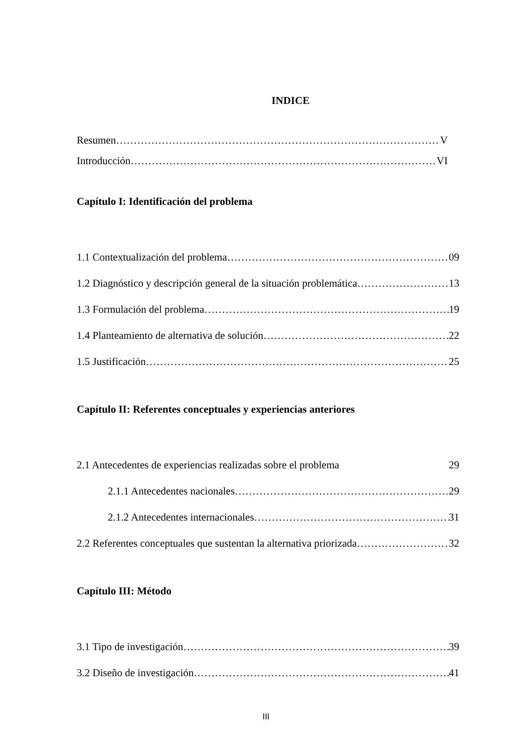INDICE
Resumen V
Introducción VI
Capítulo I: Identificación del problema
1.1 Contextualización del problema 09
1.2 Diagnóstico y descripción general de la situación problemática 13
1.3 Formulación del problema 19
1.4 Planteamiento de alternativa de solución 22
1.5 Justificación 25
Capítulo II: Referentes conceptuales y experiencias anteriores
2.1 Antecedentes de experiencias realizadas sobre el problema 29
2.1.1 Antecedentes nacionales 29
2.1.2 Antecedentes internacionales 31
2.2 Referentes conceptuales que sustentan la alternativa priorizada 32
Capítulo III: Método
3.1 Tipo de investigación 39
3.2 Diseño de investigación 41
III